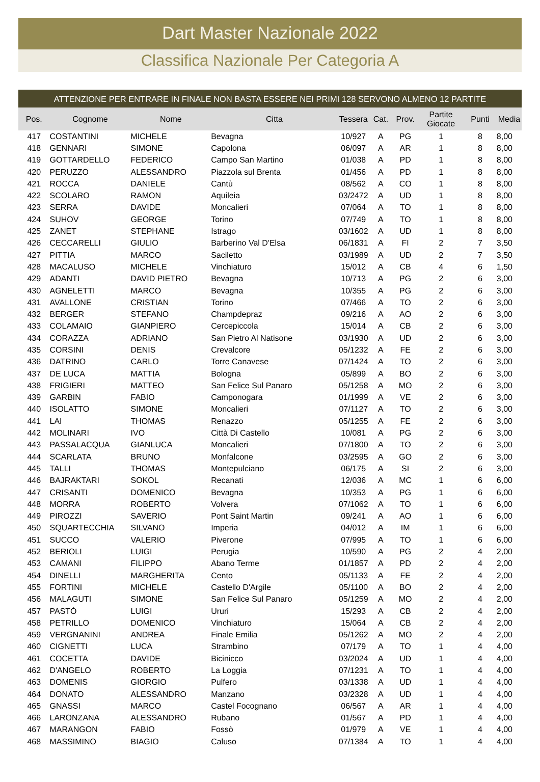Dart Master Nazionale 2022
Classifica Nazionale Per Categoria A
ATTENZIONE PER ENTRARE IN FINALE NON BASTA ESSERE NEI PRIMI 128 SERVONO ALMENO 12 PARTITE
| Pos. | Cognome | Nome | Citta | Tessera | Cat. | Prov. | Partite Giocate | Punti | Media |
| --- | --- | --- | --- | --- | --- | --- | --- | --- | --- |
| 417 | COSTANTINI | MICHELE | Bevagna | 10/927 | A | PG | 1 | 8 | 8,00 |
| 418 | GENNARI | SIMONE | Capolona | 06/097 | A | AR | 1 | 8 | 8,00 |
| 419 | GOTTARDELLO | FEDERICO | Campo San Martino | 01/038 | A | PD | 1 | 8 | 8,00 |
| 420 | PERUZZO | ALESSANDRO | Piazzola sul Brenta | 01/456 | A | PD | 1 | 8 | 8,00 |
| 421 | ROCCA | DANIELE | Cantù | 08/562 | A | CO | 1 | 8 | 8,00 |
| 422 | SCOLARO | RAMON | Aquileia | 03/2472 | A | UD | 1 | 8 | 8,00 |
| 423 | SERRA | DAVIDE | Moncalieri | 07/064 | A | TO | 1 | 8 | 8,00 |
| 424 | SUHOV | GEORGE | Torino | 07/749 | A | TO | 1 | 8 | 8,00 |
| 425 | ZANET | STEPHANE | Istrago | 03/1602 | A | UD | 1 | 8 | 8,00 |
| 426 | CECCARELLI | GIULIO | Barberino Val D'Elsa | 06/1831 | A | FI | 2 | 7 | 3,50 |
| 427 | PITTIA | MARCO | Saciletto | 03/1989 | A | UD | 2 | 7 | 3,50 |
| 428 | MACALUSO | MICHELE | Vinchiaturo | 15/012 | A | CB | 4 | 6 | 1,50 |
| 429 | ADANTI | DAVID PIETRO | Bevagna | 10/713 | A | PG | 2 | 6 | 3,00 |
| 430 | AGNELETTI | MARCO | Bevagna | 10/355 | A | PG | 2 | 6 | 3,00 |
| 431 | AVALLONE | CRISTIAN | Torino | 07/466 | A | TO | 2 | 6 | 3,00 |
| 432 | BERGER | STEFANO | Champdepraz | 09/216 | A | AO | 2 | 6 | 3,00 |
| 433 | COLAMAIO | GIANPIERO | Cercepiccola | 15/014 | A | CB | 2 | 6 | 3,00 |
| 434 | CORAZZA | ADRIANO | San Pietro Al Natisone | 03/1930 | A | UD | 2 | 6 | 3,00 |
| 435 | CORSINI | DENIS | Crevalcore | 05/1232 | A | FE | 2 | 6 | 3,00 |
| 436 | DATRINO | CARLO | Torre Canavese | 07/1424 | A | TO | 2 | 6 | 3,00 |
| 437 | DE LUCA | MATTIA | Bologna | 05/899 | A | BO | 2 | 6 | 3,00 |
| 438 | FRIGIERI | MATTEO | San Felice Sul Panaro | 05/1258 | A | MO | 2 | 6 | 3,00 |
| 439 | GARBIN | FABIO | Camponogara | 01/1999 | A | VE | 2 | 6 | 3,00 |
| 440 | ISOLATTO | SIMONE | Moncalieri | 07/1127 | A | TO | 2 | 6 | 3,00 |
| 441 | LAI | THOMAS | Renazzo | 05/1255 | A | FE | 2 | 6 | 3,00 |
| 442 | MOLINARI | IVO | Città Di Castello | 10/081 | A | PG | 2 | 6 | 3,00 |
| 443 | PASSALACQUA | GIANLUCA | Moncalieri | 07/1800 | A | TO | 2 | 6 | 3,00 |
| 444 | SCARLATA | BRUNO | Monfalcone | 03/2595 | A | GO | 2 | 6 | 3,00 |
| 445 | TALLI | THOMAS | Montepulciano | 06/175 | A | SI | 2 | 6 | 3,00 |
| 446 | BAJRAKTARI | SOKOL | Recanati | 12/036 | A | MC | 1 | 6 | 6,00 |
| 447 | CRISANTI | DOMENICO | Bevagna | 10/353 | A | PG | 1 | 6 | 6,00 |
| 448 | MORRA | ROBERTO | Volvera | 07/1062 | A | TO | 1 | 6 | 6,00 |
| 449 | PIROZZI | SAVERIO | Pont Saint Martin | 09/241 | A | AO | 1 | 6 | 6,00 |
| 450 | SQUARTECCHIA | SILVANO | Imperia | 04/012 | A | IM | 1 | 6 | 6,00 |
| 451 | SUCCO | VALERIO | Piverone | 07/995 | A | TO | 1 | 6 | 6,00 |
| 452 | BERIOLI | LUIGI | Perugia | 10/590 | A | PG | 2 | 4 | 2,00 |
| 453 | CAMANI | FILIPPO | Abano Terme | 01/1857 | A | PD | 2 | 4 | 2,00 |
| 454 | DINELLI | MARGHERITA | Cento | 05/1133 | A | FE | 2 | 4 | 2,00 |
| 455 | FORTINI | MICHELE | Castello D'Argile | 05/1100 | A | BO | 2 | 4 | 2,00 |
| 456 | MALAGUTI | SIMONE | San Felice Sul Panaro | 05/1259 | A | MO | 2 | 4 | 2,00 |
| 457 | PASTÒ | LUIGI | Ururi | 15/293 | A | CB | 2 | 4 | 2,00 |
| 458 | PETRILLO | DOMENICO | Vinchiaturo | 15/064 | A | CB | 2 | 4 | 2,00 |
| 459 | VERGNANINI | ANDREA | Finale Emilia | 05/1262 | A | MO | 2 | 4 | 2,00 |
| 460 | CIGNETTI | LUCA | Strambino | 07/179 | A | TO | 1 | 4 | 4,00 |
| 461 | COCETTA | DAVIDE | Bicinicco | 03/2024 | A | UD | 1 | 4 | 4,00 |
| 462 | D'ANGELO | ROBERTO | La Loggia | 07/1231 | A | TO | 1 | 4 | 4,00 |
| 463 | DOMENIS | GIORGIO | Pulfero | 03/1338 | A | UD | 1 | 4 | 4,00 |
| 464 | DONATO | ALESSANDRO | Manzano | 03/2328 | A | UD | 1 | 4 | 4,00 |
| 465 | GNASSI | MARCO | Castel Focognano | 06/567 | A | AR | 1 | 4 | 4,00 |
| 466 | LARONZANA | ALESSANDRO | Rubano | 01/567 | A | PD | 1 | 4 | 4,00 |
| 467 | MARANGON | FABIO | Fossò | 01/979 | A | VE | 1 | 4 | 4,00 |
| 468 | MASSIMINO | BIAGIO | Caluso | 07/1384 | A | TO | 1 | 4 | 4,00 |